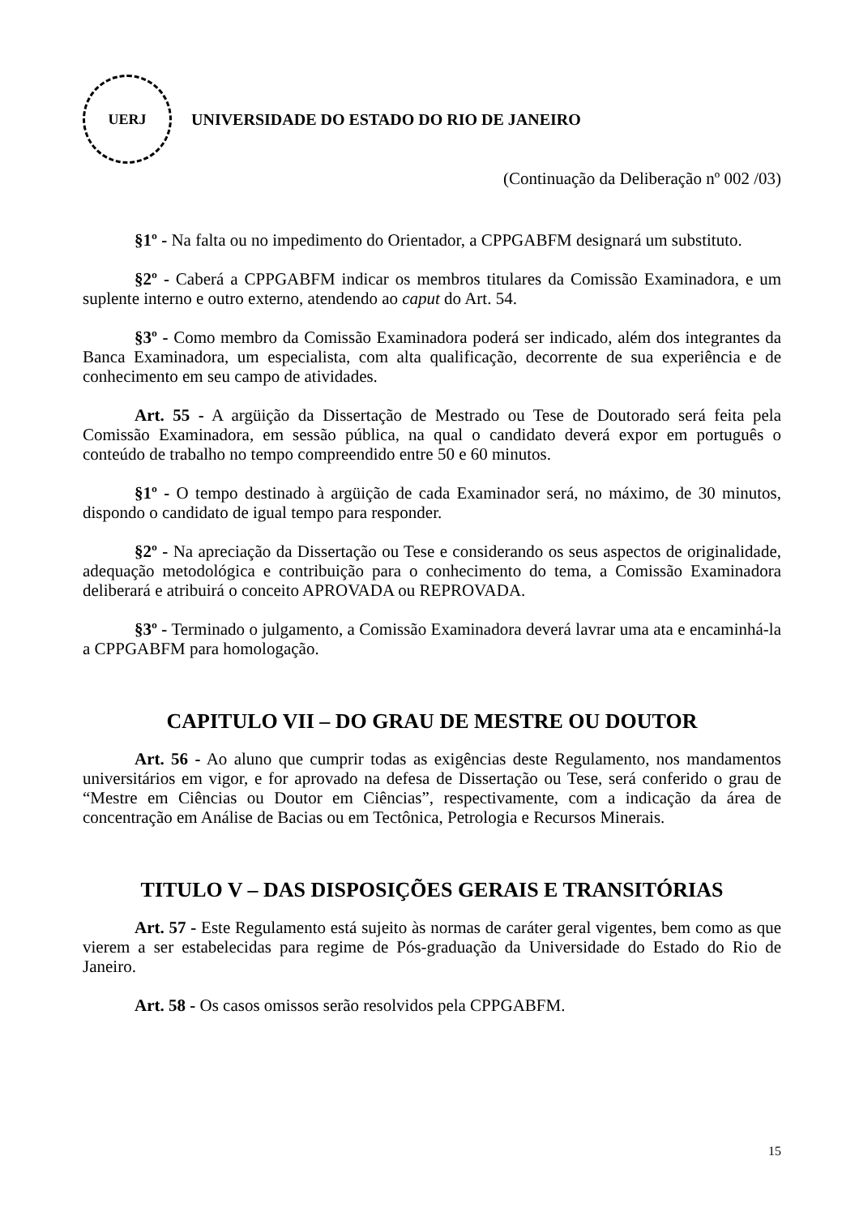UERJ
UNIVERSIDADE DO ESTADO DO RIO DE JANEIRO
(Continuação da Deliberação nº 002 /03)
§1º - Na falta ou no impedimento do Orientador, a CPPGABFM designará um substituto.
§2º - Caberá a CPPGABFM indicar os membros titulares da Comissão Examinadora, e um suplente interno e outro externo, atendendo ao caput do Art. 54.
§3º - Como membro da Comissão Examinadora poderá ser indicado, além dos integrantes da Banca Examinadora, um especialista, com alta qualificação, decorrente de sua experiência e de conhecimento em seu campo de atividades.
Art. 55 - A argüição da Dissertação de Mestrado ou Tese de Doutorado será feita pela Comissão Examinadora, em sessão pública, na qual o candidato deverá expor em português o conteúdo de trabalho no tempo compreendido entre 50 e 60 minutos.
§1º - O tempo destinado à argüição de cada Examinador será, no máximo, de 30 minutos, dispondo o candidato de igual tempo para responder.
§2º - Na apreciação da Dissertação ou Tese e considerando os seus aspectos de originalidade, adequação metodológica e contribuição para o conhecimento do tema, a Comissão Examinadora deliberará e atribuirá o conceito APROVADA ou REPROVADA.
§3º - Terminado o julgamento, a Comissão Examinadora deverá lavrar uma ata e encaminhá-la a CPPGABFM para homologação.
CAPITULO VII – DO GRAU DE MESTRE OU DOUTOR
Art. 56 - Ao aluno que cumprir todas as exigências deste Regulamento, nos mandamentos universitários em vigor, e for aprovado na defesa de Dissertação ou Tese, será conferido o grau de “Mestre em Ciências ou Doutor em Ciências”, respectivamente, com a indicação da área de concentração em Análise de Bacias ou em Tectônica, Petrologia e Recursos Minerais.
TITULO V – DAS DISPOSIÇÕES GERAIS E TRANSITÓRIAS
Art. 57 - Este Regulamento está sujeito às normas de caráter geral vigentes, bem como as que vierem a ser estabelecidas para regime de Pós-graduação da Universidade do Estado do Rio de Janeiro.
Art. 58 - Os casos omissos serão resolvidos pela CPPGABFM.
15